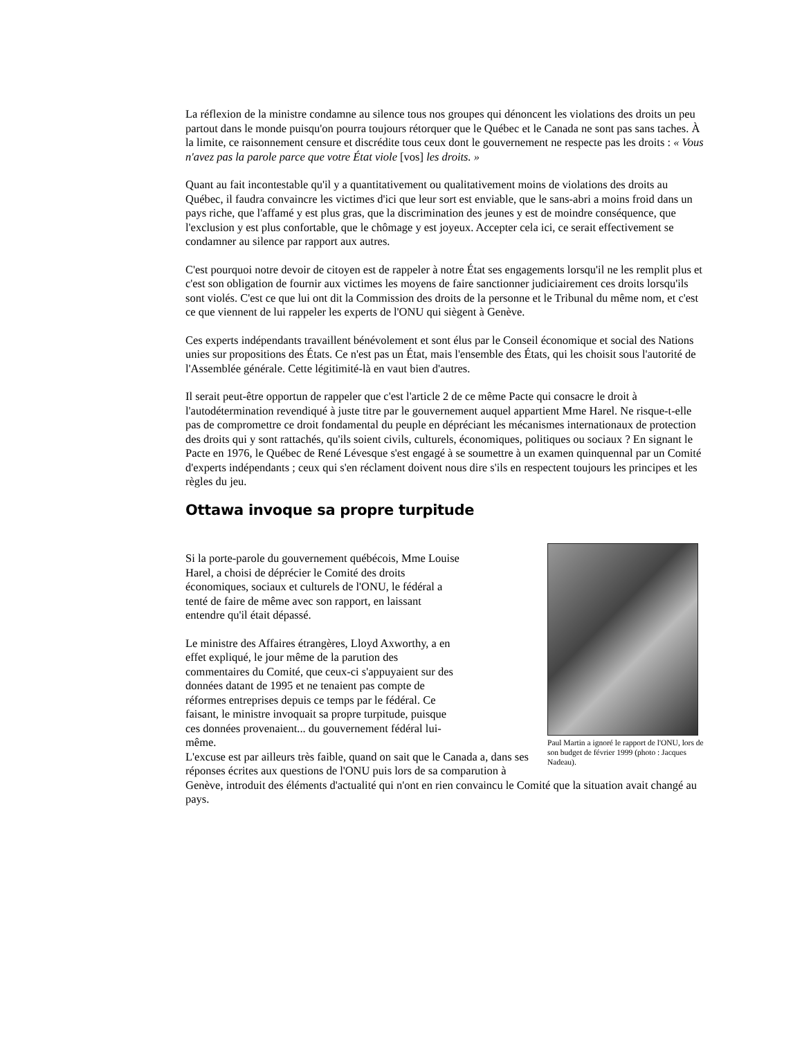La réflexion de la ministre condamne au silence tous nos groupes qui dénoncent les violations des droits un peu partout dans le monde puisqu'on pourra toujours rétorquer que le Québec et le Canada ne sont pas sans taches. À la limite, ce raisonnement censure et discrédite tous ceux dont le gouvernement ne respecte pas les droits : « Vous n'avez pas la parole parce que votre État viole [vos] les droits. »
Quant au fait incontestable qu'il y a quantitativement ou qualitativement moins de violations des droits au Québec, il faudra convaincre les victimes d'ici que leur sort est enviable, que le sans-abri a moins froid dans un pays riche, que l'affamé y est plus gras, que la discrimination des jeunes y est de moindre conséquence, que l'exclusion y est plus confortable, que le chômage y est joyeux. Accepter cela ici, ce serait effectivement se condamner au silence par rapport aux autres.
C'est pourquoi notre devoir de citoyen est de rappeler à notre État ses engagements lorsqu'il ne les remplit plus et c'est son obligation de fournir aux victimes les moyens de faire sanctionner judiciairement ces droits lorsqu'ils sont violés. C'est ce que lui ont dit la Commission des droits de la personne et le Tribunal du même nom, et c'est ce que viennent de lui rappeler les experts de l'ONU qui siègent à Genève.
Ces experts indépendants travaillent bénévolement et sont élus par le Conseil économique et social des Nations unies sur propositions des États. Ce n'est pas un État, mais l'ensemble des États, qui les choisit sous l'autorité de l'Assemblée générale. Cette légitimité-là en vaut bien d'autres.
Il serait peut-être opportun de rappeler que c'est l'article 2 de ce même Pacte qui consacre le droit à l'autodétermination revendiqué à juste titre par le gouvernement auquel appartient Mme Harel. Ne risque-t-elle pas de compromettre ce droit fondamental du peuple en dépréciant les mécanismes internationaux de protection des droits qui y sont rattachés, qu'ils soient civils, culturels, économiques, politiques ou sociaux ? En signant le Pacte en 1976, le Québec de René Lévesque s'est engagé à se soumettre à un examen quinquennal par un Comité d'experts indépendants ; ceux qui s'en réclament doivent nous dire s'ils en respectent toujours les principes et les règles du jeu.
Ottawa invoque sa propre turpitude
Paul Martin a ignoré le rapport de l'ONU, lors de son budget de février 1999 (photo : Jacques Nadeau).
Si la porte-parole du gouvernement québécois, Mme Louise Harel, a choisi de déprécier le Comité des droits économiques, sociaux et culturels de l'ONU, le fédéral a tenté de faire de même avec son rapport, en laissant entendre qu'il était dépassé.
Le ministre des Affaires étrangères, Lloyd Axworthy, a en effet expliqué, le jour même de la parution des commentaires du Comité, que ceux-ci s'appuyaient sur des données datant de 1995 et ne tenaient pas compte de réformes entreprises depuis ce temps par le fédéral. Ce faisant, le ministre invoquait sa propre turpitude, puisque ces données provenaient... du gouvernement fédéral lui-même.
L'excuse est par ailleurs très faible, quand on sait que le Canada a, dans ses réponses écrites aux questions de l'ONU puis lors de sa comparution à Genève, introduit des éléments d'actualité qui n'ont en rien convaincu le Comité que la situation avait changé au pays.